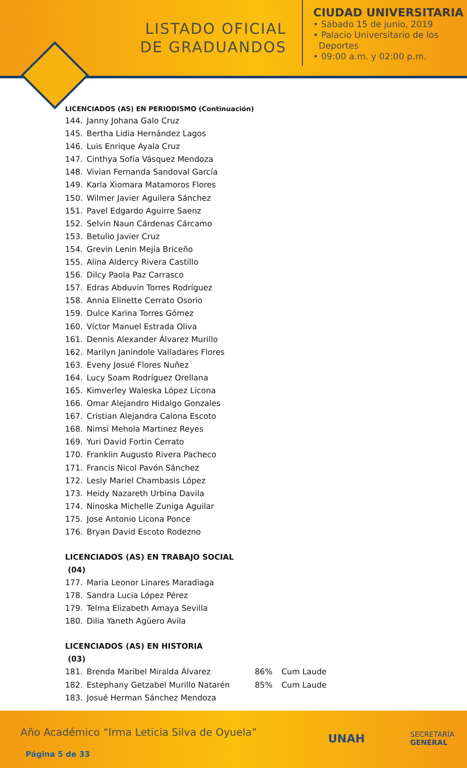LISTADO OFICIAL
DE GRADUANDOS
CIUDAD UNIVERSITARIA
• Sábado 15 de junio, 2019
• Palacio Universitario de los
Deportes
• 09:00 a.m. y 02:00 p.m.
LICENCIADOS (AS) EN PERIODISMO (Continuación)
144. Janny Johana Galo Cruz
145. Bertha Lidia Hernández Lagos
146. Luis Enrique Ayala Cruz
147. Cinthya Sofía Vásquez Mendoza
148. Vivian Fernanda Sandoval García
149. Karla Xiomara Matamoros Flores
150. Wilmer Javier Aguilera Sánchez
151. Pavel Edgardo Aguirre Saenz
152. Selvin Naun Cárdenas Cárcamo
153. Betulio Javier Cruz
154. Grevin Lenin Mejía Briceño
155. Alina Aldercy Rivera Castillo
156. Dilcy Paola Paz Carrasco
157. Edras Abduvin Torres Rodríguez
158. Annia Elinette Cerrato Osorio
159. Dulce Karina Torres Gómez
160. Víctor Manuel Estrada Oliva
161. Dennis Alexander Álvarez Murillo
162. Marilyn Janindole Valladares Flores
163. Eveny Josué Flores Nuñez
164. Lucy Soam Rodríguez Orellana
165. Kimverley Waleska López Licona
166. Omar Alejandro Hidalgo Gonzales
167. Cristian Alejandra Calona Escoto
168. Nimsi Mehola Martinez Reyes
169. Yuri David Fortin Cerrato
170. Franklin Augusto Rivera Pacheco
171. Francis Nicol Pavón Sánchez
172. Lesly Mariel Chambasis López
173. Heidy Nazareth Urbina Davila
174. Ninoska Michelle Zuniga Aguilar
175. Jose Antonio Licona Ponce
176. Bryan David Escoto Rodezno
LICENCIADOS (AS) EN TRABAJO SOCIAL
(04)
177. Maria Leonor Linares Maradiaga
178. Sandra Lucia López Pérez
179. Telma Elizabeth Amaya Sevilla
180. Dilia Yaneth Agüero Avila
LICENCIADOS (AS) EN HISTORIA
(03)
181. Brenda Maribel Miralda Álvarez 86% Cum Laude
182. Estephany Getzabel Murillo Natarén 85% Cum Laude
183. Josué Herman Sánchez Mendoza
Año Académico “Irma Leticia Silva de Oyuela”
Página 5 de 33
UNAH
SECRETARÍA
GENERAL